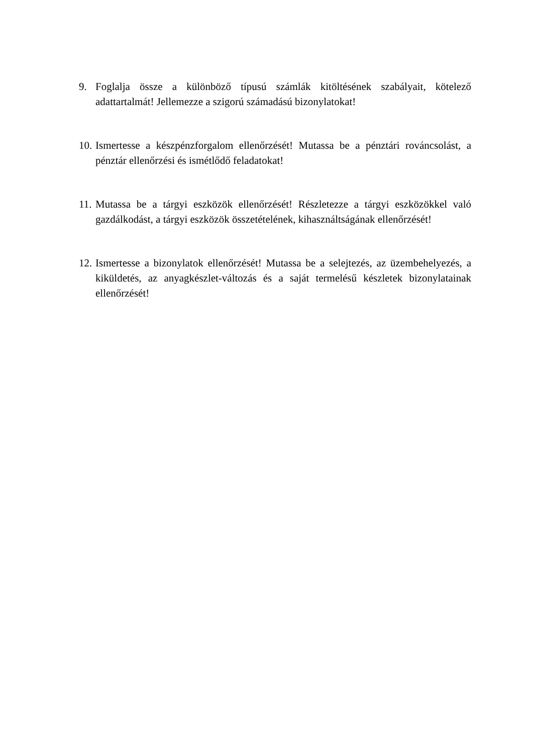9. Foglalja össze a különböző típusú számlák kitöltésének szabályait, kötelező adattartalmát! Jellemezze a szigorú számadású bizonylatokat!
10.
Ismertesse a készpénzforgalom ellenőrzését! Mutassa be a pénztári rováncsolást, a pénztár ellenőrzési és ismétlődő feladatokat!
11.
Mutassa be a tárgyi eszközök ellenőrzését! Részletezze a tárgyi eszközökkel való gazdálkodást, a tárgyi eszközök összetételének, kihasználtságának ellenőrzését!
12.
Ismertesse a bizonylatok ellenőrzését! Mutassa be a selejtezés, az üzembehelyezés, a kiküldetés, az anyagkészlet-változás és a saját termelésű készletek bizonylatainak ellenőrzését!